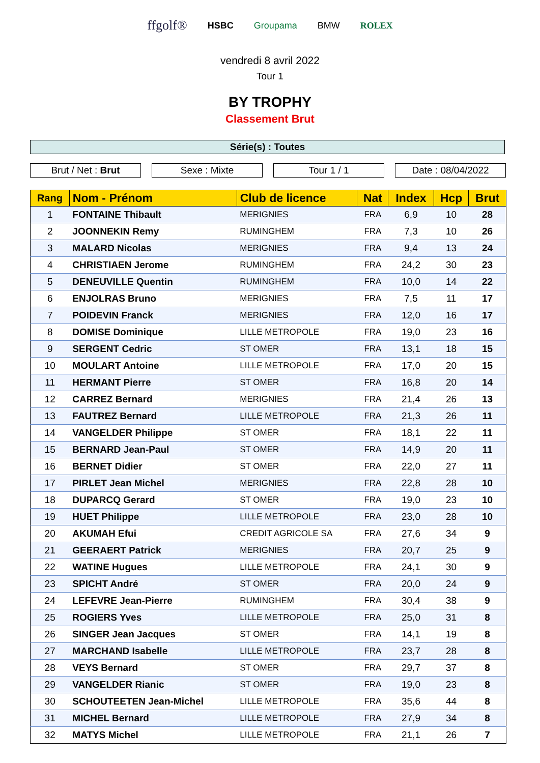ffgolf® HSBC Groupama BMW ROLEX
vendredi 8 avril 2022
Tour 1
BY TROPHY
Classement Brut
Série(s) : Toutes
Brut / Net : Brut Sexe : Mixte Tour 1 / 1 Date : 08/04/2022
| Rang | Nom - Prénom | Club de licence | Nat | Index | Hcp | Brut |
| --- | --- | --- | --- | --- | --- | --- |
| 1 | FONTAINE Thibault | MERIGNIES | FRA | 6,9 | 10 | 28 |
| 2 | JOONNEKIN Remy | RUMINGHEM | FRA | 7,3 | 10 | 26 |
| 3 | MALARD Nicolas | MERIGNIES | FRA | 9,4 | 13 | 24 |
| 4 | CHRISTIAEN Jerome | RUMINGHEM | FRA | 24,2 | 30 | 23 |
| 5 | DENEUVILLE Quentin | RUMINGHEM | FRA | 10,0 | 14 | 22 |
| 6 | ENJOLRAS Bruno | MERIGNIES | FRA | 7,5 | 11 | 17 |
| 7 | POIDEVIN Franck | MERIGNIES | FRA | 12,0 | 16 | 17 |
| 8 | DOMISE Dominique | LILLE METROPOLE | FRA | 19,0 | 23 | 16 |
| 9 | SERGENT Cedric | ST OMER | FRA | 13,1 | 18 | 15 |
| 10 | MOULART Antoine | LILLE METROPOLE | FRA | 17,0 | 20 | 15 |
| 11 | HERMANT Pierre | ST OMER | FRA | 16,8 | 20 | 14 |
| 12 | CARREZ Bernard | MERIGNIES | FRA | 21,4 | 26 | 13 |
| 13 | FAUTREZ Bernard | LILLE METROPOLE | FRA | 21,3 | 26 | 11 |
| 14 | VANGELDER Philippe | ST OMER | FRA | 18,1 | 22 | 11 |
| 15 | BERNARD Jean-Paul | ST OMER | FRA | 14,9 | 20 | 11 |
| 16 | BERNET Didier | ST OMER | FRA | 22,0 | 27 | 11 |
| 17 | PIRLET Jean Michel | MERIGNIES | FRA | 22,8 | 28 | 10 |
| 18 | DUPARCQ Gerard | ST OMER | FRA | 19,0 | 23 | 10 |
| 19 | HUET Philippe | LILLE METROPOLE | FRA | 23,0 | 28 | 10 |
| 20 | AKUMAH Efui | CREDIT AGRICOLE SA | FRA | 27,6 | 34 | 9 |
| 21 | GEERAERT Patrick | MERIGNIES | FRA | 20,7 | 25 | 9 |
| 22 | WATINE Hugues | LILLE METROPOLE | FRA | 24,1 | 30 | 9 |
| 23 | SPICHT André | ST OMER | FRA | 20,0 | 24 | 9 |
| 24 | LEFEVRE Jean-Pierre | RUMINGHEM | FRA | 30,4 | 38 | 9 |
| 25 | ROGIERS Yves | LILLE METROPOLE | FRA | 25,0 | 31 | 8 |
| 26 | SINGER Jean Jacques | ST OMER | FRA | 14,1 | 19 | 8 |
| 27 | MARCHAND Isabelle | LILLE METROPOLE | FRA | 23,7 | 28 | 8 |
| 28 | VEYS Bernard | ST OMER | FRA | 29,7 | 37 | 8 |
| 29 | VANGELDER Rianic | ST OMER | FRA | 19,0 | 23 | 8 |
| 30 | SCHOUTEETEN Jean-Michel | LILLE METROPOLE | FRA | 35,6 | 44 | 8 |
| 31 | MICHEL Bernard | LILLE METROPOLE | FRA | 27,9 | 34 | 8 |
| 32 | MATYS Michel | LILLE METROPOLE | FRA | 21,1 | 26 | 7 |